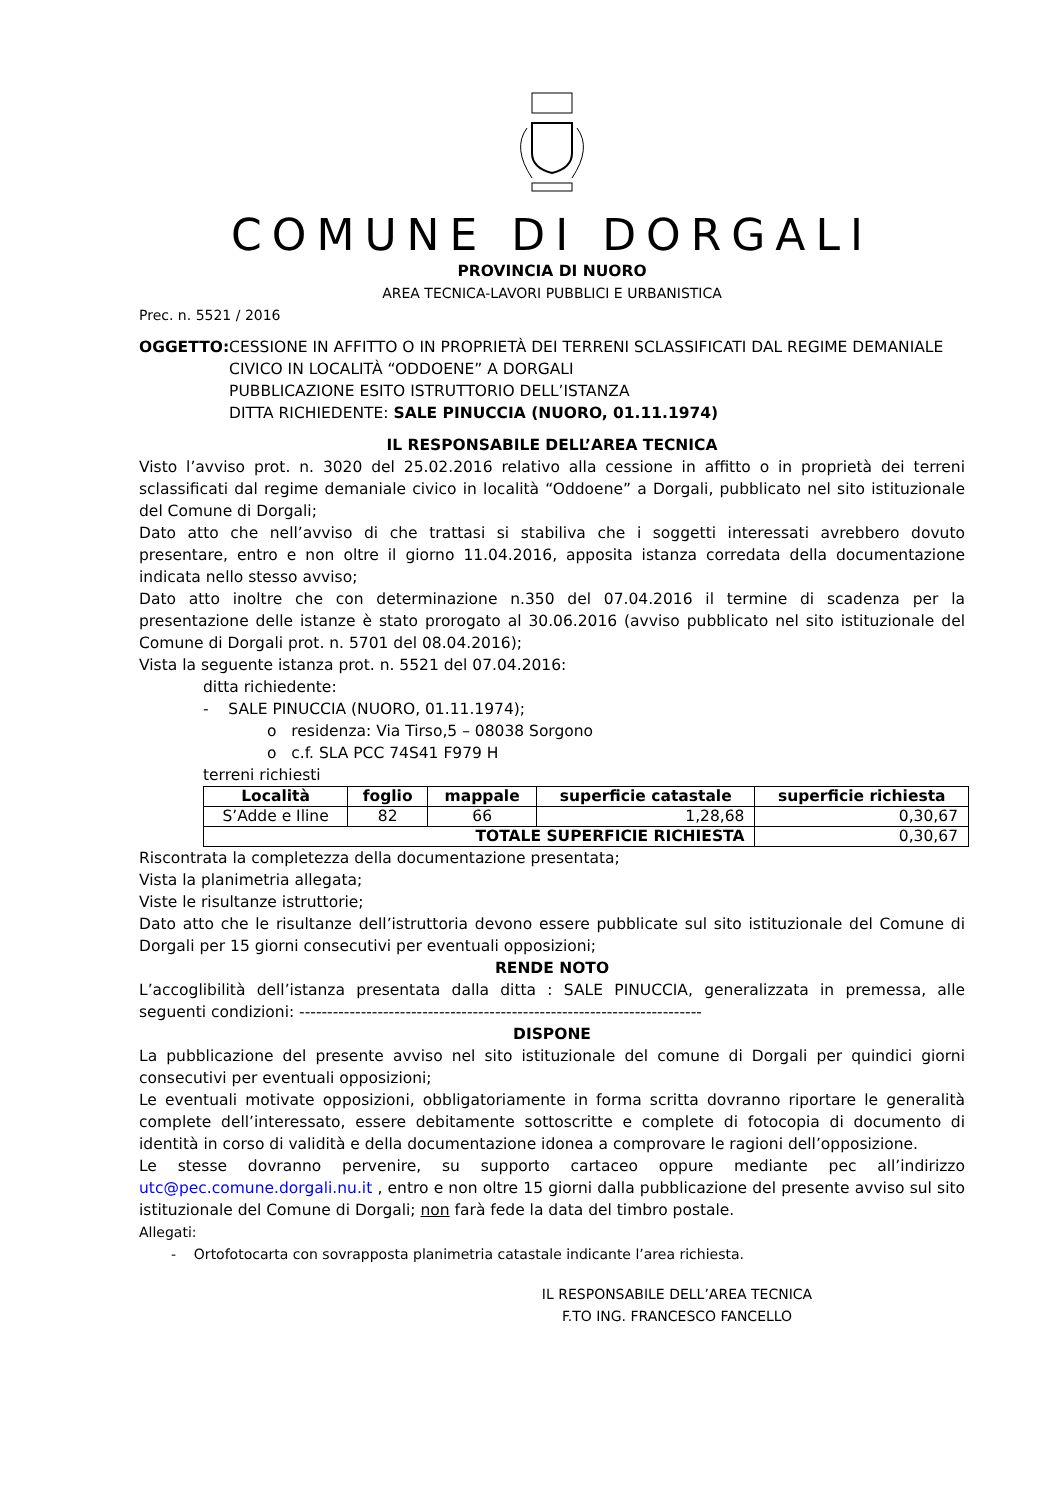COMUNE DI DORGALI
PROVINCIA DI NUORO
AREA TECNICA-LAVORI PUBBLICI E URBANISTICA
Prec. n. 5521 / 2016
OGGETTO: CESSIONE IN AFFITTO O IN PROPRIETÀ DEI TERRENI SCLASSIFICATI DAL REGIME DEMANIALE CIVICO IN LOCALITÀ “ODDOENE” A DORGALI
PUBBLICAZIONE ESITO ISTRUTTORIO DELL’ISTANZA
DITTA RICHIEDENTE: SALE PINUCCIA (NUORO, 01.11.1974)
IL RESPONSABILE DELL’AREA TECNICA
Visto l’avviso prot. n. 3020 del 25.02.2016 relativo alla cessione in affitto o in proprietà dei terreni sclassificati dal regime demaniale civico in località “Oddoene” a Dorgali, pubblicato nel sito istituzionale del Comune di Dorgali;
Dato atto che nell’avviso di che trattasi si stabiliva che i soggetti interessati avrebbero dovuto presentare, entro e non oltre il giorno 11.04.2016, apposita istanza corredata della documentazione indicata nello stesso avviso;
Dato atto inoltre che con determinazione n.350 del 07.04.2016 il termine di scadenza per la presentazione delle istanze è stato prorogato al 30.06.2016 (avviso pubblicato nel sito istituzionale del Comune di Dorgali prot. n. 5701 del 08.04.2016);
Vista la seguente istanza prot. n. 5521 del 07.04.2016:
ditta richiedente:
- SALE PINUCCIA (NUORO, 01.11.1974);
o residenza: Via Tirso,5 – 08038 Sorgono
o c.f. SLA PCC 74S41 F979 H
terreni richiesti
| Località | foglio | mappale | superficie catastale | superficie richiesta |
| --- | --- | --- | --- | --- |
| S’Adde e Iline | 82 | 66 | 1,28,68 | 0,30,67 |
| TOTALE SUPERFICIE RICHIESTA | | | | 0,30,67 |
Riscontrata la completezza della documentazione presentata;
Vista la planimetria allegata;
Viste le risultanze istruttorie;
Dato atto che le risultanze dell’istruttoria devono essere pubblicate sul sito istituzionale del Comune di Dorgali per 15 giorni consecutivi per eventuali opposizioni;
RENDE NOTO
L’accoglibilità dell’istanza presentata dalla ditta : SALE PINUCCIA, generalizzata in premessa, alle seguenti condizioni: ------------------------------------------------------------------------
DISPONE
La pubblicazione del presente avviso nel sito istituzionale del comune di Dorgali per quindici giorni consecutivi per eventuali opposizioni;
Le eventuali motivate opposizioni, obbligatoriamente in forma scritta dovranno riportare le generalità complete dell’interessato, essere debitamente sottoscritte e complete di fotocopia di documento di identità in corso di validità e della documentazione idonea a comprovare le ragioni dell’opposizione.
Le stesse dovranno pervenire, su supporto cartaceo oppure mediante pec all’indirizzo utc@pec.comune.dorgali.nu.it , entro e non oltre 15 giorni dalla pubblicazione del presente avviso sul sito istituzionale del Comune di Dorgali; non farà fede la data del timbro postale.
Allegati:
- Ortofotocarta con sovrapposta planimetria catastale indicante l’area richiesta.
IL RESPONSABILE DELL’AREA TECNICA
F.TO ING. FRANCESCO FANCELLO